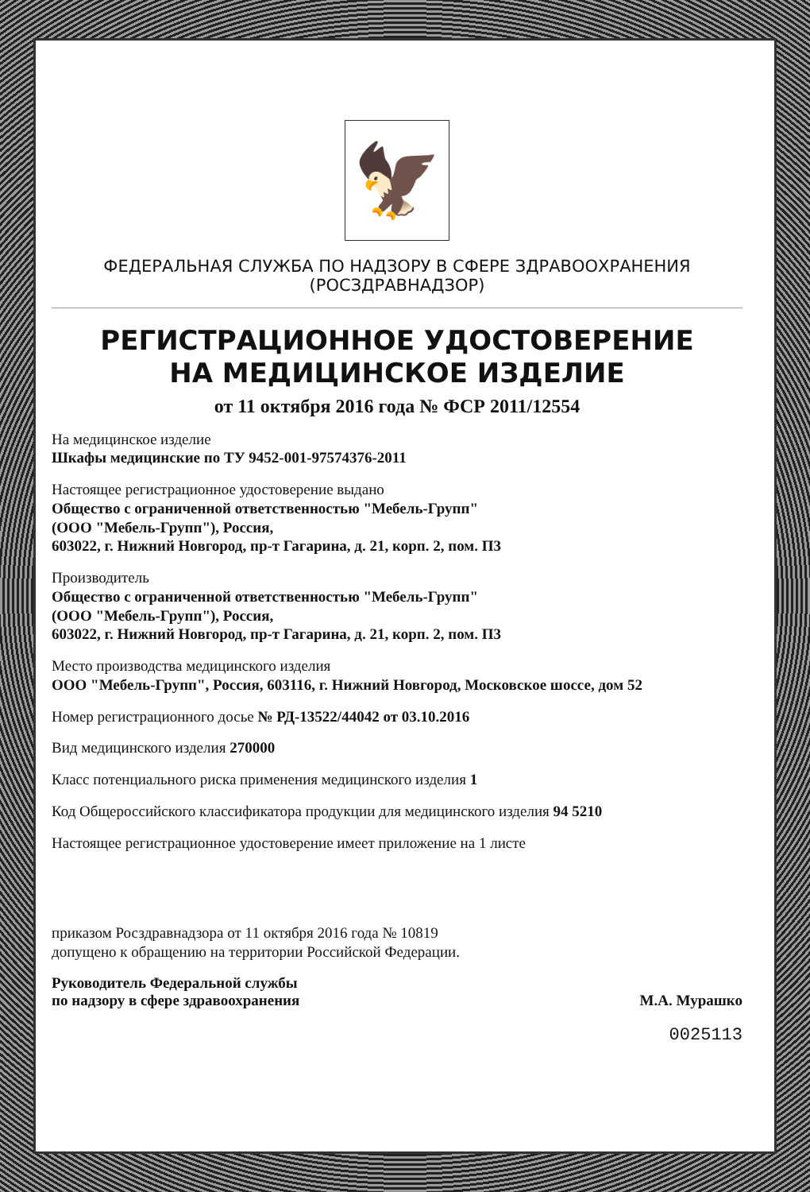🦅
ФЕДЕРАЛЬНАЯ СЛУЖБА ПО НАДЗОРУ В СФЕРЕ ЗДРАВООХРАНЕНИЯ
(РОСЗДРАВНАДЗОР)
РЕГИСТРАЦИОННОЕ УДОСТОВЕРЕНИЕ
НА МЕДИЦИНСКОЕ ИЗДЕЛИЕ
от 11 октября 2016 года № ФСР 2011/12554
На медицинское изделие
Шкафы медицинские по ТУ 9452-001-97574376-2011
Настоящее регистрационное удостоверение выдано
Общество с ограниченной ответственностью "Мебель-Групп"
(ООО "Мебель-Групп"), Россия,
603022, г. Нижний Новгород, пр-т Гагарина, д. 21, корп. 2, пом. П3
Производитель
Общество с ограниченной ответственностью "Мебель-Групп"
(ООО "Мебель-Групп"), Россия,
603022, г. Нижний Новгород, пр-т Гагарина, д. 21, корп. 2, пом. П3
Место производства медицинского изделия
ООО "Мебель-Групп", Россия, 603116, г. Нижний Новгород, Московское шоссе, дом 52
Номер регистрационного досье № РД-13522/44042 от 03.10.2016
Вид медицинского изделия 270000
Класс потенциального риска применения медицинского изделия 1
Код Общероссийского классификатора продукции для медицинского изделия 94 5210
Настоящее регистрационное удостоверение имеет приложение на 1 листе
приказом Росздравнадзора от 11 октября 2016 года № 10819
допущено к обращению на территории Российской Федерации.
Руководитель Федеральной службы
по надзору в сфере здравоохранения
М.А. Мурашко
0025113